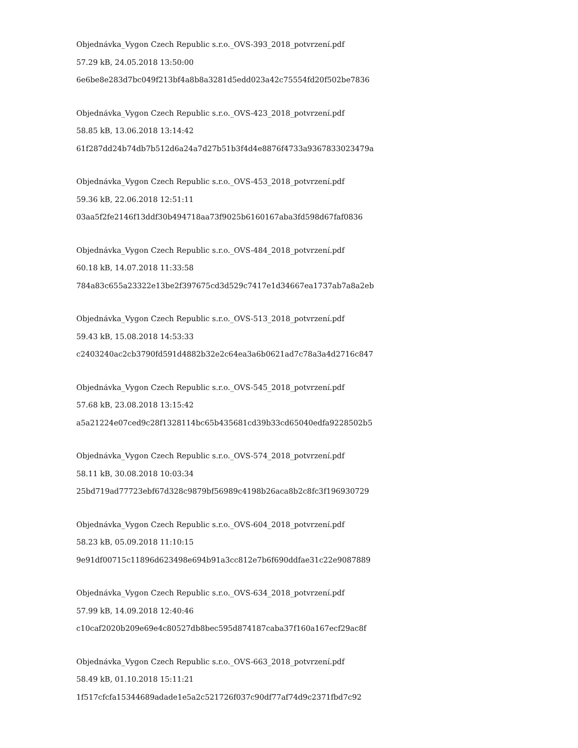Objednávka_Vygon Czech Republic s.r.o._OVS-393_2018_potvrzení.pdf
57.29 kB, 24.05.2018 13:50:00
6e6be8e283d7bc049f213bf4a8b8a3281d5edd023a42c75554fd20f502be7836
Objednávka_Vygon Czech Republic s.r.o._OVS-423_2018_potvrzení.pdf
58.85 kB, 13.06.2018 13:14:42
61f287dd24b74db7b512d6a24a7d27b51b3f4d4e8876f4733a9367833023479a
Objednávka_Vygon Czech Republic s.r.o._OVS-453_2018_potvrzení.pdf
59.36 kB, 22.06.2018 12:51:11
03aa5f2fe2146f13ddf30b494718aa73f9025b6160167aba3fd598d67faf0836
Objednávka_Vygon Czech Republic s.r.o._OVS-484_2018_potvrzení.pdf
60.18 kB, 14.07.2018 11:33:58
784a83c655a23322e13be2f397675cd3d529c7417e1d34667ea1737ab7a8a2eb
Objednávka_Vygon Czech Republic s.r.o._OVS-513_2018_potvrzení.pdf
59.43 kB, 15.08.2018 14:53:33
c2403240ac2cb3790fd591d4882b32e2c64ea3a6b0621ad7c78a3a4d2716c847
Objednávka_Vygon Czech Republic s.r.o._OVS-545_2018_potvrzení.pdf
57.68 kB, 23.08.2018 13:15:42
a5a21224e07ced9c28f1328114bc65b435681cd39b33cd65040edfa9228502b5
Objednávka_Vygon Czech Republic s.r.o._OVS-574_2018_potvrzení.pdf
58.11 kB, 30.08.2018 10:03:34
25bd719ad77723ebf67d328c9879bf56989c4198b26aca8b2c8fc3f196930729
Objednávka_Vygon Czech Republic s.r.o._OVS-604_2018_potvrzení.pdf
58.23 kB, 05.09.2018 11:10:15
9e91df00715c11896d623498e694b91a3cc812e7b6f690ddfae31c22e9087889
Objednávka_Vygon Czech Republic s.r.o._OVS-634_2018_potvrzení.pdf
57.99 kB, 14.09.2018 12:40:46
c10caf2020b209e69e4c80527db8bec595d874187caba37f160a167ecf29ac8f
Objednávka_Vygon Czech Republic s.r.o._OVS-663_2018_potvrzení.pdf
58.49 kB, 01.10.2018 15:11:21
1f517cfcfa15344689adade1e5a2c521726f037c90df77af74d9c2371fbd7c92